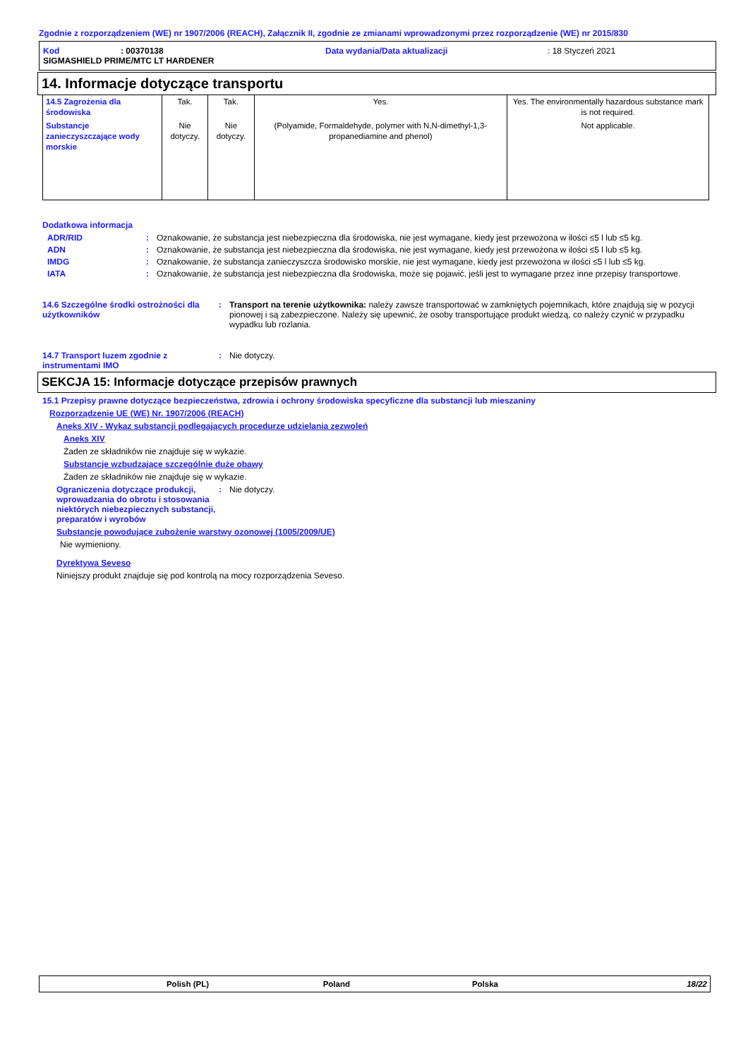Zgodnie z rozporządzeniem (WE) nr 1907/2006 (REACH), Załącznik II, zgodnie ze zmianami wprowadzonymi przez rozporządzenie (WE) nr 2015/830
Kod: 00370138 Data wydania/Data aktualizacji: 18 Styczeń 2021
SIGMASHIELD PRIME/MTC LT HARDENER
14. Informacje dotyczące transportu
| 14.5 Zagrożenia dla środowiska | Tak. | Tak. | Yes. | Yes. The environmentally hazardous substance mark is not required. |
| Substancje zanieczyszczające wody morskie | Nie dotyczy. | Nie dotyczy. | (Polyamide, Formaldehyde, polymer with N,N-dimethyl-1,3-propanediamine and phenol) | Not applicable. |
Dodatkowa informacja
ADR/RID: Oznakowanie, że substancja jest niebezpieczna dla środowiska, nie jest wymagane, kiedy jest przewożona w ilości ≤5 l lub ≤5 kg.
ADN: Oznakowanie, że substancja jest niebezpieczna dla środowiska, nie jest wymagane, kiedy jest przewożona w ilości ≤5 l lub ≤5 kg.
IMDG: Oznakowanie, że substancja zanieczyszcza środowisko morskie, nie jest wymagane, kiedy jest przewożona w ilości ≤5 l lub ≤5 kg.
IATA: Oznakowanie, że substancja jest niebezpieczna dla środowiska, może się pojawić, jeśli jest to wymagane przez inne przepisy transportowe.
14.6 Szczególne środki ostrożności dla użytkowników: Transport na terenie użytkownika: należy zawsze transportować w zamkniętych pojemnikach, które znajdują się w pozycji pionowej i są zabezpieczone. Należy się upewnić, że osoby transportujące produkt wiedzą, co należy czynić w przypadku wypadku lub rozlania.
14.7 Transport luzem zgodnie z instrumentami IMO: Nie dotyczy.
SEKCJA 15: Informacje dotyczące przepisów prawnych
15.1 Przepisy prawne dotyczące bezpieczeństwa, zdrowia i ochrony środowiska specyficzne dla substancji lub mieszaniny
Rozporządzenie UE (WE) Nr. 1907/2006 (REACH)
Aneks XIV - Wykaz substancji podlegających procedurze udzielania zezwoleń
Aneks XIV
Żaden ze składników nie znajduje się w wykazie.
Substancje wzbudzające szczególnie duże obawy
Żaden ze składników nie znajduje się w wykazie.
Ograniczenia dotyczące produkcji, wprowadzania do obrotu i stosowania niektórych niebezpiecznych substancji, preparatów i wyrobów: Nie dotyczy.
Substancje powodujące zubożenie warstwy ozonowej (1005/2009/UE)
Nie wymieniony.
Dyrektywa Seveso
Niniejszy produkt znajduje się pod kontrolą na mocy rozporządzenia Seveso.
Polish (PL) Poland Polska 18/22